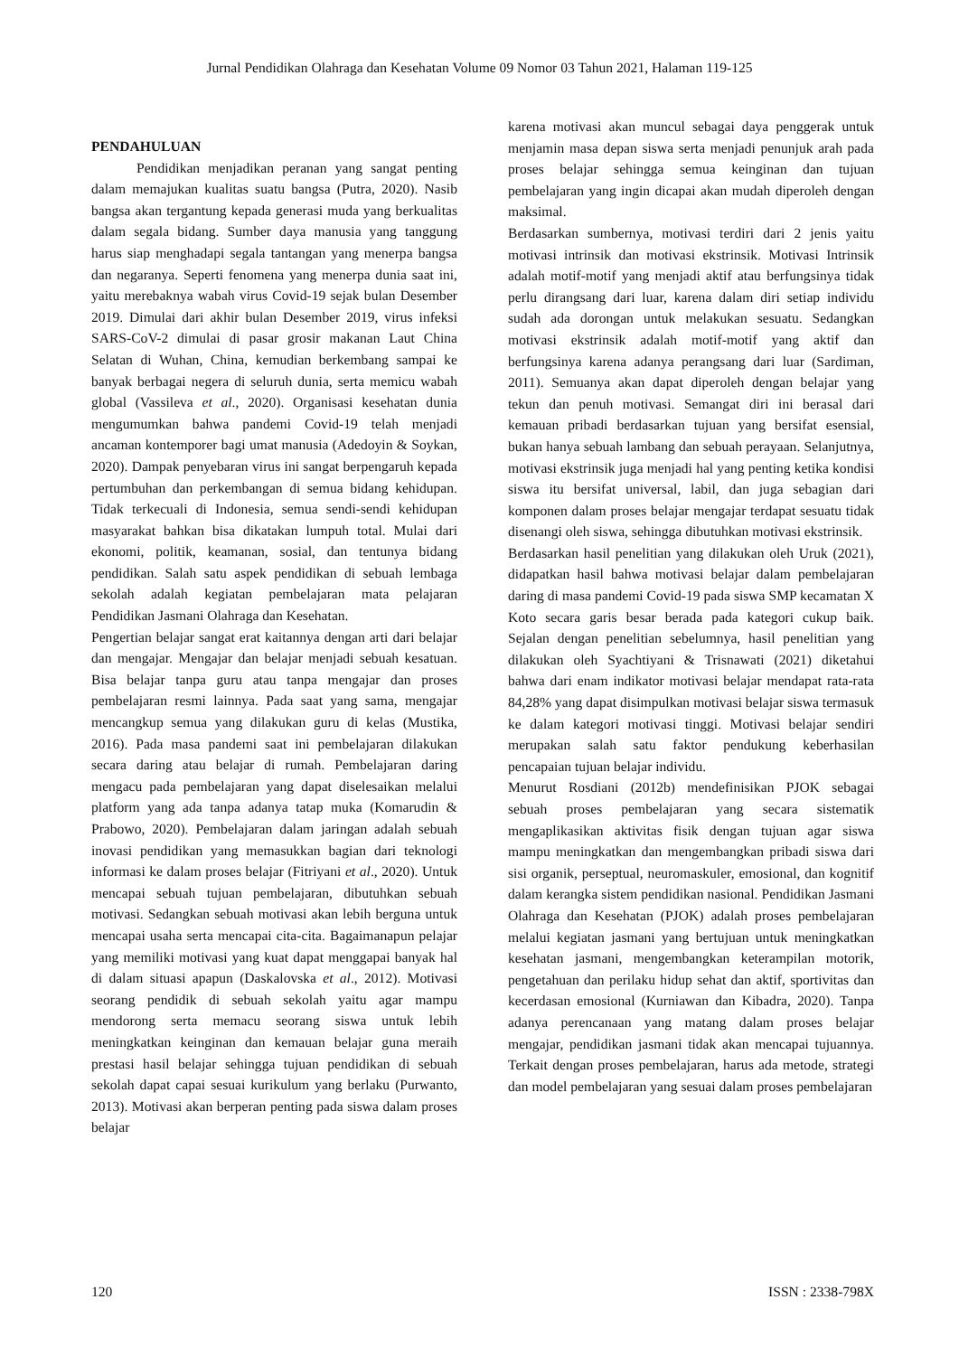Jurnal Pendidikan Olahraga dan Kesehatan Volume 09 Nomor 03 Tahun 2021, Halaman 119-125
PENDAHULUAN
Pendidikan menjadikan peranan yang sangat penting dalam memajukan kualitas suatu bangsa (Putra, 2020). Nasib bangsa akan tergantung kepada generasi muda yang berkualitas dalam segala bidang. Sumber daya manusia yang tanggung harus siap menghadapi segala tantangan yang menerpa bangsa dan negaranya. Seperti fenomena yang menerpa dunia saat ini, yaitu merebaknya wabah virus Covid-19 sejak bulan Desember 2019. Dimulai dari akhir bulan Desember 2019, virus infeksi SARS-CoV-2 dimulai di pasar grosir makanan Laut China Selatan di Wuhan, China, kemudian berkembang sampai ke banyak berbagai negera di seluruh dunia, serta memicu wabah global (Vassileva et al., 2020). Organisasi kesehatan dunia mengumumkan bahwa pandemi Covid-19 telah menjadi ancaman kontemporer bagi umat manusia (Adedoyin & Soykan, 2020). Dampak penyebaran virus ini sangat berpengaruh kepada pertumbuhan dan perkembangan di semua bidang kehidupan. Tidak terkecuali di Indonesia, semua sendi-sendi kehidupan masyarakat bahkan bisa dikatakan lumpuh total. Mulai dari ekonomi, politik, keamanan, sosial, dan tentunya bidang pendidikan. Salah satu aspek pendidikan di sebuah lembaga sekolah adalah kegiatan pembelajaran mata pelajaran Pendidikan Jasmani Olahraga dan Kesehatan.
Pengertian belajar sangat erat kaitannya dengan arti dari belajar dan mengajar. Mengajar dan belajar menjadi sebuah kesatuan. Bisa belajar tanpa guru atau tanpa mengajar dan proses pembelajaran resmi lainnya. Pada saat yang sama, mengajar mencangkup semua yang dilakukan guru di kelas (Mustika, 2016). Pada masa pandemi saat ini pembelajaran dilakukan secara daring atau belajar di rumah. Pembelajaran daring mengacu pada pembelajaran yang dapat diselesaikan melalui platform yang ada tanpa adanya tatap muka (Komarudin & Prabowo, 2020). Pembelajaran dalam jaringan adalah sebuah inovasi pendidikan yang memasukkan bagian dari teknologi informasi ke dalam proses belajar (Fitriyani et al., 2020). Untuk mencapai sebuah tujuan pembelajaran, dibutuhkan sebuah motivasi. Sedangkan sebuah motivasi akan lebih berguna untuk mencapai usaha serta mencapai cita-cita. Bagaimanapun pelajar yang memiliki motivasi yang kuat dapat menggapai banyak hal di dalam situasi apapun (Daskalovska et al., 2012). Motivasi seorang pendidik di sebuah sekolah yaitu agar mampu mendorong serta memacu seorang siswa untuk lebih meningkatkan keinginan dan kemauan belajar guna meraih prestasi hasil belajar sehingga tujuan pendidikan di sebuah sekolah dapat capai sesuai kurikulum yang berlaku (Purwanto, 2013). Motivasi akan berperan penting pada siswa dalam proses belajar
karena motivasi akan muncul sebagai daya penggerak untuk menjamin masa depan siswa serta menjadi penunjuk arah pada proses belajar sehingga semua keinginan dan tujuan pembelajaran yang ingin dicapai akan mudah diperoleh dengan maksimal.
Berdasarkan sumbernya, motivasi terdiri dari 2 jenis yaitu motivasi intrinsik dan motivasi ekstrinsik. Motivasi Intrinsik adalah motif-motif yang menjadi aktif atau berfungsinya tidak perlu dirangsang dari luar, karena dalam diri setiap individu sudah ada dorongan untuk melakukan sesuatu. Sedangkan motivasi ekstrinsik adalah motif-motif yang aktif dan berfungsinya karena adanya perangsang dari luar (Sardiman, 2011). Semuanya akan dapat diperoleh dengan belajar yang tekun dan penuh motivasi. Semangat diri ini berasal dari kemauan pribadi berdasarkan tujuan yang bersifat esensial, bukan hanya sebuah lambang dan sebuah perayaan. Selanjutnya, motivasi ekstrinsik juga menjadi hal yang penting ketika kondisi siswa itu bersifat universal, labil, dan juga sebagian dari komponen dalam proses belajar mengajar terdapat sesuatu tidak disenangi oleh siswa, sehingga dibutuhkan motivasi ekstrinsik.
Berdasarkan hasil penelitian yang dilakukan oleh Uruk (2021), didapatkan hasil bahwa motivasi belajar dalam pembelajaran daring di masa pandemi Covid-19 pada siswa SMP kecamatan X Koto secara garis besar berada pada kategori cukup baik. Sejalan dengan penelitian sebelumnya, hasil penelitian yang dilakukan oleh Syachtiyani & Trisnawati (2021) diketahui bahwa dari enam indikator motivasi belajar mendapat rata-rata 84,28% yang dapat disimpulkan motivasi belajar siswa termasuk ke dalam kategori motivasi tinggi. Motivasi belajar sendiri merupakan salah satu faktor pendukung keberhasilan pencapaian tujuan belajar individu.
Menurut Rosdiani (2012b) mendefinisikan PJOK sebagai sebuah proses pembelajaran yang secara sistematik mengaplikasikan aktivitas fisik dengan tujuan agar siswa mampu meningkatkan dan mengembangkan pribadi siswa dari sisi organik, perseptual, neuromaskuler, emosional, dan kognitif dalam kerangka sistem pendidikan nasional. Pendidikan Jasmani Olahraga dan Kesehatan (PJOK) adalah proses pembelajaran melalui kegiatan jasmani yang bertujuan untuk meningkatkan kesehatan jasmani, mengembangkan keterampilan motorik, pengetahuan dan perilaku hidup sehat dan aktif, sportivitas dan kecerdasan emosional (Kurniawan dan Kibadra, 2020). Tanpa adanya perencanaan yang matang dalam proses belajar mengajar, pendidikan jasmani tidak akan mencapai tujuannya. Terkait dengan proses pembelajaran, harus ada metode, strategi dan model pembelajaran yang sesuai dalam proses pembelajaran
120 ISSN : 2338-798X